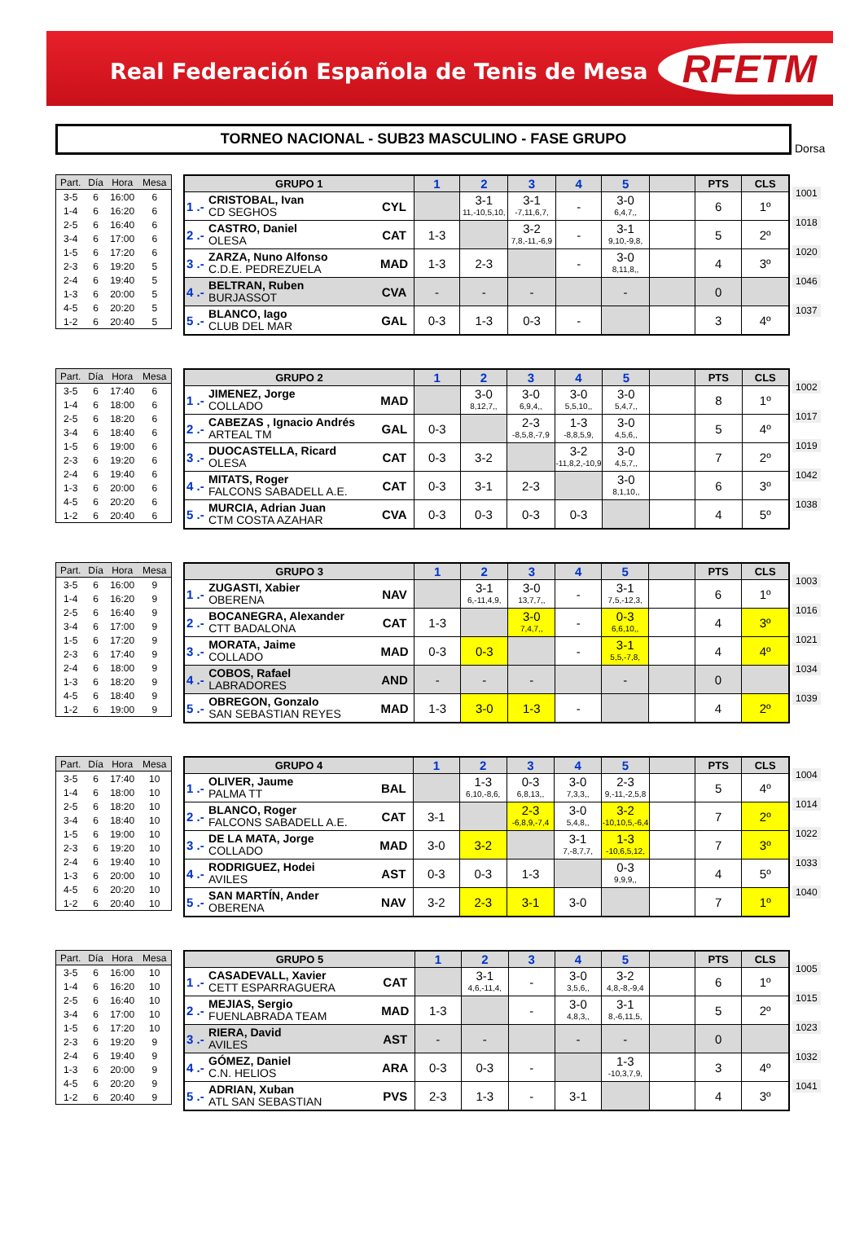Real Federación Española de Tenis de Mesa
RFETM
TORNEO NACIONAL - SUB23 MASCULINO - FASE GRUPO
Dorsa
| Part. | Día | Hora | Mesa |
| --- | --- | --- | --- |
| 3-5 | 6 | 16:00 | 6 |
| 1-4 | 6 | 16:20 | 6 |
| 2-5 | 6 | 16:40 | 6 |
| 3-4 | 6 | 17:00 | 6 |
| 1-5 | 6 | 17:20 | 6 |
| 2-3 | 6 | 19:20 | 5 |
| 2-4 | 6 | 19:40 | 5 |
| 1-3 | 6 | 20:00 | 5 |
| 4-5 | 6 | 20:20 | 5 |
| 1-2 | 6 | 20:40 | 5 |
| GRUPO 1 | | | 1 | 2 | 3 | 4 | 5 | | PTS | CLS |
| --- | --- | --- | --- | --- | --- | --- | --- | --- | --- | --- |
| 1 .- | CRISTOBAL, Ivan CD SEGHOS | CYL | | 3-1 11,-10,5,10, | 3-1 -7,11,6,7, | - | 3-0 6,4,7,, | | 6 | 1º |
| 2 .- | CASTRO, Daniel OLESA | CAT | 1-3 | | 3-2 7,8,-11,-6,9 | - | 3-1 9,10,-9,8, | | 5 | 2º |
| 3 .- | ZARZA, Nuno Alfonso C.D.E. PEDREZUELA | MAD | 1-3 | 2-3 | | - | 3-0 8,11,8,, | | 4 | 3º |
| 4 .- | BELTRAN, Ruben BURJASSOT | CVA | - | - | - | | - | | 0 | |
| 5 .- | BLANCO, Iago CLUB DEL MAR | GAL | 0-3 | 1-3 | 0-3 | - | | | 3 | 4º |
1001
1018
1020
1046
1037
| Part. | Día | Hora | Mesa |
| --- | --- | --- | --- |
| 3-5 | 6 | 17:40 | 6 |
| 1-4 | 6 | 18:00 | 6 |
| 2-5 | 6 | 18:20 | 6 |
| 3-4 | 6 | 18:40 | 6 |
| 1-5 | 6 | 19:00 | 6 |
| 2-3 | 6 | 19:20 | 6 |
| 2-4 | 6 | 19:40 | 6 |
| 1-3 | 6 | 20:00 | 6 |
| 4-5 | 6 | 20:20 | 6 |
| 1-2 | 6 | 20:40 | 6 |
| GRUPO 2 | | | 1 | 2 | 3 | 4 | 5 | | PTS | CLS |
| --- | --- | --- | --- | --- | --- | --- | --- | --- | --- | --- |
| 1 .- | JIMENEZ, Jorge COLLADO | MAD | | 3-0 8,12,7,, | 3-0 6,9,4,, | 3-0 5,5,10,, | 3-0 5,4,7,, | | 8 | 1º |
| 2 .- | CABEZAS , Ignacio Andrés ARTEAL TM | GAL | 0-3 | | 2-3 -8,5,8,-7,9 | 1-3 -8,8,5,9, | 3-0 4,5,6,, | | 5 | 4º |
| 3 .- | DUOCASTELLA, Ricard OLESA | CAT | 0-3 | 3-2 | | 3-2 -11,8,2,-10,9 | 3-0 4,5,7,, | | 7 | 2º |
| 4 .- | MITATS, Roger FALCONS SABADELL A.E. | CAT | 0-3 | 3-1 | 2-3 | | 3-0 8,1,10,, | | 6 | 3º |
| 5 .- | MURCIA, Adrian Juan CTM COSTA AZAHAR | CVA | 0-3 | 0-3 | 0-3 | 0-3 | | | 4 | 5º |
1002
1017
1019
1042
1038
| Part. | Día | Hora | Mesa |
| --- | --- | --- | --- |
| 3-5 | 6 | 16:00 | 9 |
| 1-4 | 6 | 16:20 | 9 |
| 2-5 | 6 | 16:40 | 9 |
| 3-4 | 6 | 17:00 | 9 |
| 1-5 | 6 | 17:20 | 9 |
| 2-3 | 6 | 17:40 | 9 |
| 2-4 | 6 | 18:00 | 9 |
| 1-3 | 6 | 18:20 | 9 |
| 4-5 | 6 | 18:40 | 9 |
| 1-2 | 6 | 19:00 | 9 |
| GRUPO 3 | | | 1 | 2 | 3 | 4 | 5 | | PTS | CLS |
| --- | --- | --- | --- | --- | --- | --- | --- | --- | --- | --- |
| 1 .- | ZUGASTI, Xabier OBERENA | NAV | | 3-1 6,-11,4,9, | 3-0 13,7,7,, | - | 3-1 7,5,-12,3, | | 6 | 1º |
| 2 .- | BOCANEGRA, Alexander CTT BADALONA | CAT | 1-3 | | 3-0 7,4,7,, | - | 0-3 6,6,10,, | | 4 | 3º |
| 3 .- | MORATA, Jaime COLLADO | MAD | 0-3 | 0-3 | | - | 3-1 5,5,-7,8, | | 4 | 4º |
| 4 .- | COBOS, Rafael LABRADORES | AND | - | - | - | | - | | 0 | |
| 5 .- | OBREGON, Gonzalo SAN SEBASTIAN REYES | MAD | 1-3 | 3-0 | 1-3 | - | | | 4 | 2º |
1003
1016
1021
1034
1039
| Part. | Día | Hora | Mesa |
| --- | --- | --- | --- |
| 3-5 | 6 | 17:40 | 10 |
| 1-4 | 6 | 18:00 | 10 |
| 2-5 | 6 | 18:20 | 10 |
| 3-4 | 6 | 18:40 | 10 |
| 1-5 | 6 | 19:00 | 10 |
| 2-3 | 6 | 19:20 | 10 |
| 2-4 | 6 | 19:40 | 10 |
| 1-3 | 6 | 20:00 | 10 |
| 4-5 | 6 | 20:20 | 10 |
| 1-2 | 6 | 20:40 | 10 |
| GRUPO 4 | | | 1 | 2 | 3 | 4 | 5 | | PTS | CLS |
| --- | --- | --- | --- | --- | --- | --- | --- | --- | --- | --- |
| 1 .- | OLIVER, Jaume PALMA TT | BAL | | 1-3 6,10,-8,6, | 0-3 6,8,13,, | 3-0 7,3,3,, | 2-3 9,-11,-2,5,8 | | 5 | 4º |
| 2 .- | BLANCO, Roger FALCONS SABADELL A.E. | CAT | 3-1 | | 2-3 -6,8,9,-7,4 | 3-0 5,4,8,, | 3-2 -10,10,5,-6,4 | | 7 | 2º |
| 3 .- | DE LA MATA, Jorge COLLADO | MAD | 3-0 | 3-2 | | 3-1 7,-8,7,7, | 1-3 -10,6,5,12, | | 7 | 3º |
| 4 .- | RODRIGUEZ, Hodei AVILES | AST | 0-3 | 0-3 | 1-3 | | 0-3 9,9,9,, | | 4 | 5º |
| 5 .- | SAN MARTÍN, Ander OBERENA | NAV | 3-2 | 2-3 | 3-1 | 3-0 | | | 7 | 1º |
1004
1014
1022
1033
1040
| Part. | Día | Hora | Mesa |
| --- | --- | --- | --- |
| 3-5 | 6 | 16:00 | 10 |
| 1-4 | 6 | 16:20 | 10 |
| 2-5 | 6 | 16:40 | 10 |
| 3-4 | 6 | 17:00 | 10 |
| 1-5 | 6 | 17:20 | 10 |
| 2-3 | 6 | 19:20 | 9 |
| 2-4 | 6 | 19:40 | 9 |
| 1-3 | 6 | 20:00 | 9 |
| 4-5 | 6 | 20:20 | 9 |
| 1-2 | 6 | 20:40 | 9 |
| GRUPO 5 | | | 1 | 2 | 3 | 4 | 5 | | PTS | CLS |
| --- | --- | --- | --- | --- | --- | --- | --- | --- | --- | --- |
| 1 .- | CASADEVALL, Xavier CETT ESPARRAGUERA | CAT | | 3-1 4,6,-11,4, | - | 3-0 3,5,6,, | 3-2 4,8,-8,-9,4 | | 6 | 1º |
| 2 .- | MEJIAS, Sergio FUENLABRADA TEAM | MAD | 1-3 | | - | 3-0 4,8,3,, | 3-1 8,-6,11,5, | | 5 | 2º |
| 3 .- | RIERA, David AVILES | AST | - | - | | - | - | | 0 | |
| 4 .- | GÓMEZ, Daniel C.N. HELIOS | ARA | 0-3 | 0-3 | - | | 1-3 -10,3,7,9, | | 3 | 4º |
| 5 .- | ADRIAN, Xuban ATL SAN SEBASTIAN | PVS | 2-3 | 1-3 | - | 3-1 | | | 4 | 3º |
1005
1015
1023
1032
1041